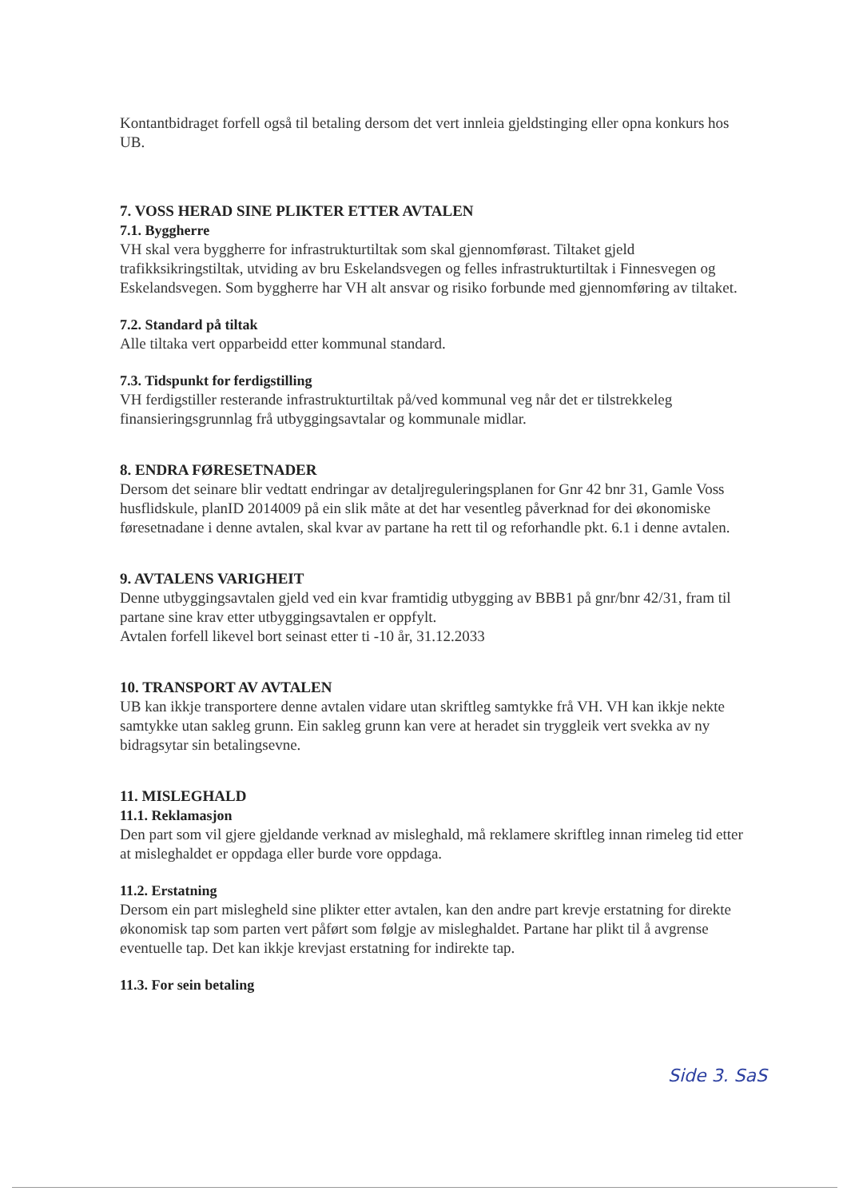Kontantbidraget forfell også til betaling dersom det vert innleia gjeldstinging eller opna konkurs hos UB.
7. VOSS HERAD SINE PLIKTER ETTER AVTALEN
7.1. Byggherre
VH skal vera byggherre for infrastrukturtiltak som skal gjennomførast. Tiltaket gjeld trafikksikringstiltak, utviding av bru Eskelandsvegen og felles infrastrukturtiltak i Finnesvegen og Eskelandsvegen. Som byggherre har VH alt ansvar og risiko forbunde med gjennomføring av tiltaket.
7.2. Standard på tiltak
Alle tiltaka vert opparbeidd etter kommunal standard.
7.3. Tidspunkt for ferdigstilling
VH ferdigstiller resterande infrastrukturtiltak på/ved kommunal veg når det er tilstrekkeleg finansieringsgrunnlag frå utbyggingsavtalar og kommunale midlar.
8. ENDRA FØRESETNADER
Dersom det seinare blir vedtatt endringar av detaljreguleringsplanen for Gnr 42 bnr 31, Gamle Voss husflidskule, planID 2014009 på ein slik måte at det har vesentleg påverknad for dei økonomiske føresetnadane i denne avtalen, skal kvar av partane ha rett til og reforhandle pkt. 6.1 i denne avtalen.
9. AVTALENS VARIGHEIT
Denne utbyggingsavtalen gjeld ved ein kvar framtidig utbygging av BBB1 på gnr/bnr 42/31, fram til partane sine krav etter utbyggingsavtalen er oppfylt.
Avtalen forfell likevel bort seinast etter ti -10 år, 31.12.2033
10. TRANSPORT AV AVTALEN
UB kan ikkje transportere denne avtalen vidare utan skriftleg samtykke frå VH. VH kan ikkje nekte samtykke utan sakleg grunn. Ein sakleg grunn kan vere at heradet sin tryggleik vert svekka av ny bidragsytar sin betalingsevne.
11. MISLEGHALD
11.1. Reklamasjon
Den part som vil gjere gjeldande verknad av misleghald, må reklamere skriftleg innan rimeleg tid etter at misleghaldet er oppdaga eller burde vore oppdaga.
11.2. Erstatning
Dersom ein part mislegheld sine plikter etter avtalen, kan den andre part krevje erstatning for direkte økonomisk tap som parten vert påført som følgje av misleghaldet. Partane har plikt til å avgrense eventuelle tap. Det kan ikkje krevjast erstatning for indirekte tap.
11.3. For sein betaling
Side 3. SaS